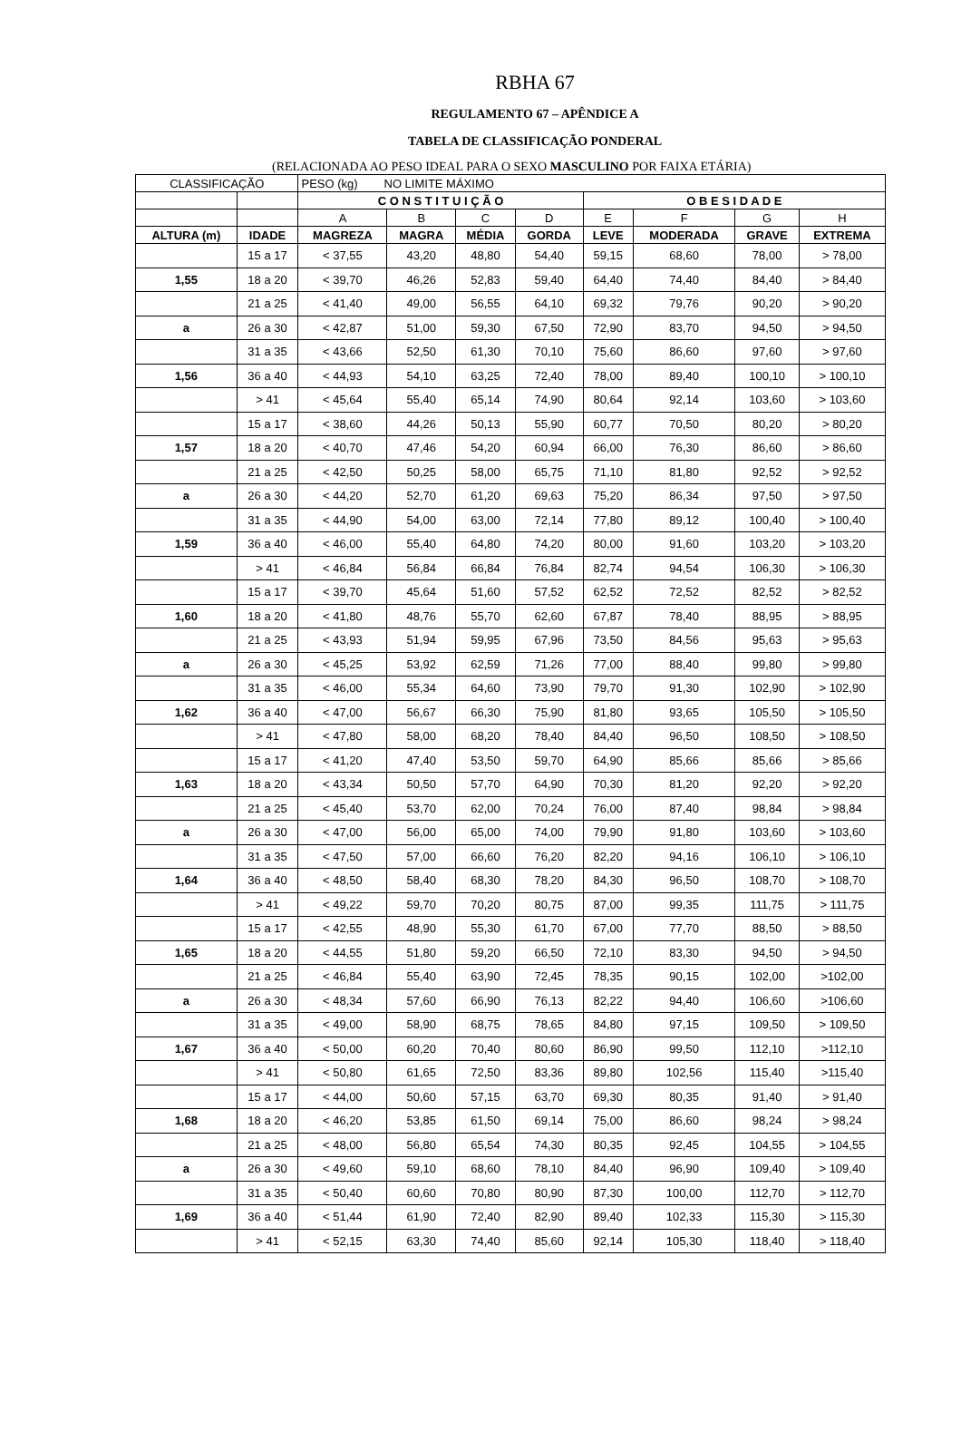RBHA 67
REGULAMENTO 67 – APÊNDICE A
TABELA DE CLASSIFICAÇÃO PONDERAL
(RELACIONADA AO PESO IDEAL PARA O SEXO MASCULINO POR FAIXA ETÁRIA)
| CLASSIFICAÇÃO | | PESO (kg) NO LIMITE MÁXIMO | | | | | | | |
| | | C O N S T I T U I Ç Ã O | | | | O B E S I D A D E | | | |
| | | A | B | C | D | E | F | G | H |
| ALTURA (m) | IDADE | MAGREZA | MAGRA | MÉDIA | GORDA | LEVE | MODERADA | GRAVE | EXTREMA |
| | 15 a 17 | < 37,55 | 43,20 | 48,80 | 54,40 | 59,15 | 68,60 | 78,00 | > 78,00 |
| 1,55 | 18 a 20 | < 39,70 | 46,26 | 52,83 | 59,40 | 64,40 | 74,40 | 84,40 | > 84,40 |
| | 21 a 25 | < 41,40 | 49,00 | 56,55 | 64,10 | 69,32 | 79,76 | 90,20 | > 90,20 |
| a | 26 a 30 | < 42,87 | 51,00 | 59,30 | 67,50 | 72,90 | 83,70 | 94,50 | > 94,50 |
| | 31 a 35 | < 43,66 | 52,50 | 61,30 | 70,10 | 75,60 | 86,60 | 97,60 | > 97,60 |
| 1,56 | 36 a 40 | < 44,93 | 54,10 | 63,25 | 72,40 | 78,00 | 89,40 | 100,10 | > 100,10 |
| | > 41 | < 45,64 | 55,40 | 65,14 | 74,90 | 80,64 | 92,14 | 103,60 | > 103,60 |
| | 15 a 17 | < 38,60 | 44,26 | 50,13 | 55,90 | 60,77 | 70,50 | 80,20 | > 80,20 |
| 1,57 | 18 a 20 | < 40,70 | 47,46 | 54,20 | 60,94 | 66,00 | 76,30 | 86,60 | > 86,60 |
| | 21 a 25 | < 42,50 | 50,25 | 58,00 | 65,75 | 71,10 | 81,80 | 92,52 | > 92,52 |
| a | 26 a 30 | < 44,20 | 52,70 | 61,20 | 69,63 | 75,20 | 86,34 | 97,50 | > 97,50 |
| | 31 a 35 | < 44,90 | 54,00 | 63,00 | 72,14 | 77,80 | 89,12 | 100,40 | > 100,40 |
| 1,59 | 36 a 40 | < 46,00 | 55,40 | 64,80 | 74,20 | 80,00 | 91,60 | 103,20 | > 103,20 |
| | > 41 | < 46,84 | 56,84 | 66,84 | 76,84 | 82,74 | 94,54 | 106,30 | > 106,30 |
| | 15 a 17 | < 39,70 | 45,64 | 51,60 | 57,52 | 62,52 | 72,52 | 82,52 | > 82,52 |
| 1,60 | 18 a 20 | < 41,80 | 48,76 | 55,70 | 62,60 | 67,87 | 78,40 | 88,95 | > 88,95 |
| | 21 a 25 | < 43,93 | 51,94 | 59,95 | 67,96 | 73,50 | 84,56 | 95,63 | > 95,63 |
| a | 26 a 30 | < 45,25 | 53,92 | 62,59 | 71,26 | 77,00 | 88,40 | 99,80 | > 99,80 |
| | 31 a 35 | < 46,00 | 55,34 | 64,60 | 73,90 | 79,70 | 91,30 | 102,90 | > 102,90 |
| 1,62 | 36 a 40 | < 47,00 | 56,67 | 66,30 | 75,90 | 81,80 | 93,65 | 105,50 | > 105,50 |
| | > 41 | < 47,80 | 58,00 | 68,20 | 78,40 | 84,40 | 96,50 | 108,50 | > 108,50 |
| | 15 a 17 | < 41,20 | 47,40 | 53,50 | 59,70 | 64,90 | 85,66 | 85,66 | > 85,66 |
| 1,63 | 18 a 20 | < 43,34 | 50,50 | 57,70 | 64,90 | 70,30 | 81,20 | 92,20 | > 92,20 |
| | 21 a 25 | < 45,40 | 53,70 | 62,00 | 70,24 | 76,00 | 87,40 | 98,84 | > 98,84 |
| a | 26 a 30 | < 47,00 | 56,00 | 65,00 | 74,00 | 79,90 | 91,80 | 103,60 | > 103,60 |
| | 31 a 35 | < 47,50 | 57,00 | 66,60 | 76,20 | 82,20 | 94,16 | 106,10 | > 106,10 |
| 1,64 | 36 a 40 | < 48,50 | 58,40 | 68,30 | 78,20 | 84,30 | 96,50 | 108,70 | > 108,70 |
| | > 41 | < 49,22 | 59,70 | 70,20 | 80,75 | 87,00 | 99,35 | 111,75 | > 111,75 |
| | 15 a 17 | < 42,55 | 48,90 | 55,30 | 61,70 | 67,00 | 77,70 | 88,50 | > 88,50 |
| 1,65 | 18 a 20 | < 44,55 | 51,80 | 59,20 | 66,50 | 72,10 | 83,30 | 94,50 | > 94,50 |
| | 21 a 25 | < 46,84 | 55,40 | 63,90 | 72,45 | 78,35 | 90,15 | 102,00 | >102,00 |
| a | 26 a 30 | < 48,34 | 57,60 | 66,90 | 76,13 | 82,22 | 94,40 | 106,60 | >106,60 |
| | 31 a 35 | < 49,00 | 58,90 | 68,75 | 78,65 | 84,80 | 97,15 | 109,50 | > 109,50 |
| 1,67 | 36 a 40 | < 50,00 | 60,20 | 70,40 | 80,60 | 86,90 | 99,50 | 112,10 | >112,10 |
| | > 41 | < 50,80 | 61,65 | 72,50 | 83,36 | 89,80 | 102,56 | 115,40 | >115,40 |
| | 15 a 17 | < 44,00 | 50,60 | 57,15 | 63,70 | 69,30 | 80,35 | 91,40 | > 91,40 |
| 1,68 | 18 a 20 | < 46,20 | 53,85 | 61,50 | 69,14 | 75,00 | 86,60 | 98,24 | > 98,24 |
| | 21 a 25 | < 48,00 | 56,80 | 65,54 | 74,30 | 80,35 | 92,45 | 104,55 | > 104,55 |
| a | 26 a 30 | < 49,60 | 59,10 | 68,60 | 78,10 | 84,40 | 96,90 | 109,40 | > 109,40 |
| | 31 a 35 | < 50,40 | 60,60 | 70,80 | 80,90 | 87,30 | 100,00 | 112,70 | > 112,70 |
| 1,69 | 36 a 40 | < 51,44 | 61,90 | 72,40 | 82,90 | 89,40 | 102,33 | 115,30 | > 115,30 |
| | > 41 | < 52,15 | 63,30 | 74,40 | 85,60 | 92,14 | 105,30 | 118,40 | > 118,40 |